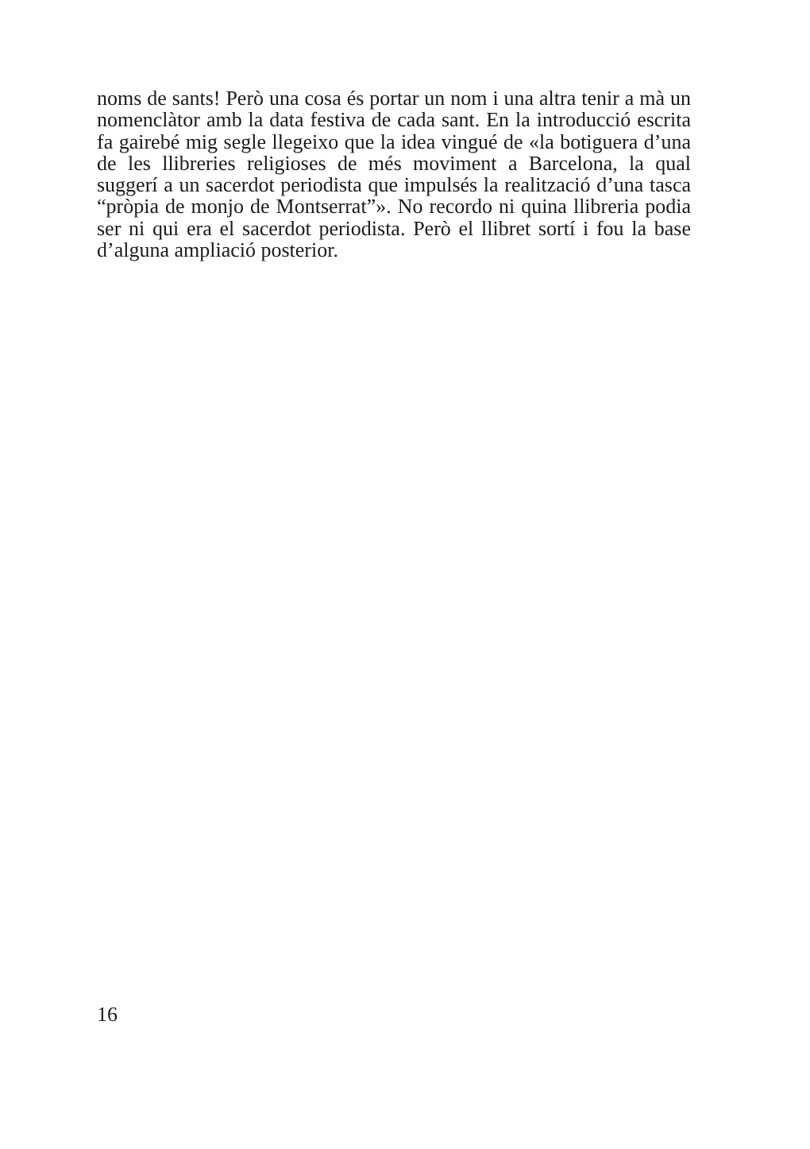noms de sants! Però una cosa és portar un nom i una altra tenir a mà un nomenclàtor amb la data festiva de cada sant. En la introducció escrita fa gairebé mig segle llegeixo que la idea vingué de «la botiguera d’una de les llibreries religioses de més moviment a Barcelona, la qual suggerí a un sacerdot periodista que impulsés la realització d’una tasca “pròpia de monjo de Montserrat”». No recordo ni quina llibreria podia ser ni qui era el sacerdot periodista. Però el llibret sortí i fou la base d’alguna ampliació posterior.
16